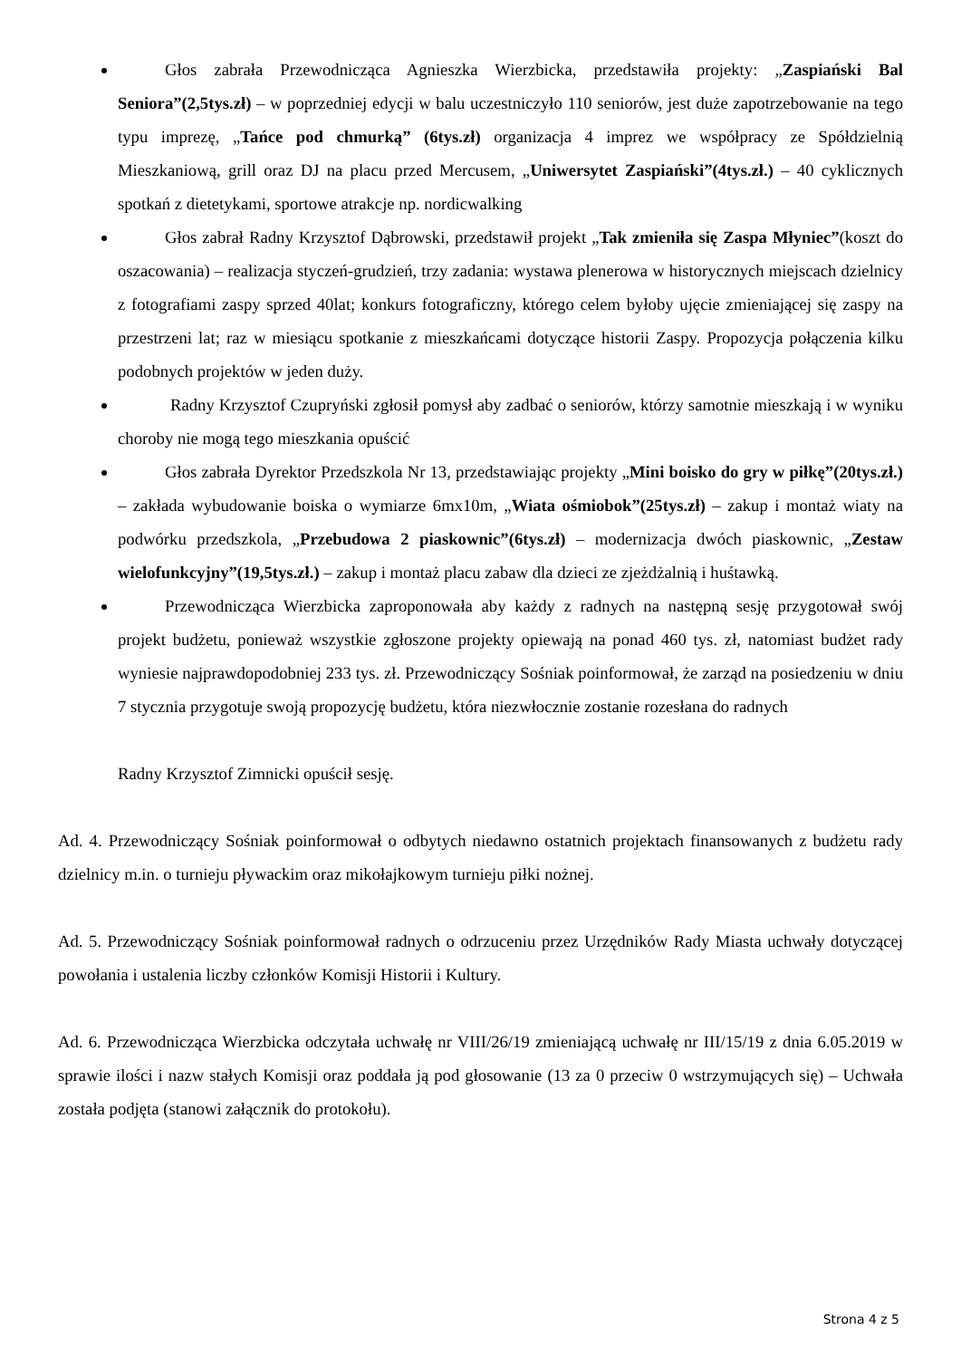Głos zabrała Przewodnicząca Agnieszka Wierzbicka, przedstawiła projekty: „Zaspiański Bal Seniora”(2,5tys.zł) – w poprzedniej edycji w balu uczestniczyło 110 seniorów, jest duże zapotrzebowanie na tego typu imprezę, „Tańce pod chmurką” (6tys.zł) organizacja 4 imprez we współpracy ze Spółdzielnią Mieszkaniową, grill oraz DJ na placu przed Mercusem, „Uniwersytet Zaspiański”(4tys.zł.) – 40 cyklicznych spotkań z dietetykami, sportowe atrakcje np. nordicwalking
Głos zabrał Radny Krzysztof Dąbrowski, przedstawił projekt „Tak zmieniła się Zaspa Młyniec”(koszt do oszacowania) – realizacja styczeń-grudzień, trzy zadania: wystawa plenerowa w historycznych miejscach dzielnicy z fotografiami zaspy sprzed 40lat; konkurs fotograficzny, którego celem byłoby ujęcie zmieniającej się zaspy na przestrzeni lat; raz w miesiącu spotkanie z mieszkańcami dotyczące historii Zaspy. Propozycja połączenia kilku podobnych projektów w jeden duży.
Radny Krzysztof Czupryński zgłosił pomysł aby zadbać o seniorów, którzy samotnie mieszkają i w wyniku choroby nie mogą tego mieszkania opuścić
Głos zabrała Dyrektor Przedszkola Nr 13, przedstawiając projekty „Mini boisko do gry w piłkę”(20tys.zł.) – zakłada wybudowanie boiska o wymiarze 6mx10m, „Wiata ośmiobok”(25tys.zł) – zakup i montaż wiaty na podwórku przedszkola, „Przebudowa 2 piaskownic”(6tys.zł) – modernizacja dwóch piaskownic, „Zestaw wielofunkcyjny”(19,5tys.zł.) – zakup i montaż placu zabaw dla dzieci ze zjeżdżalnią i huśtawką.
Przewodnicząca Wierzbicka zaproponowała aby każdy z radnych na następną sesję przygotował swój projekt budżetu, ponieważ wszystkie zgłoszone projekty opiewają na ponad 460 tys. zł, natomiast budżet rady wyniesie najprawdopodobniej 233 tys. zł. Przewodniczący Sośniak poinformował, że zarząd na posiedzeniu w dniu 7 stycznia przygotuje swoją propozycję budżetu, która niezwłocznie zostanie rozesłana do radnych
Radny Krzysztof Zimnicki opuścił sesję.
Ad. 4. Przewodniczący Sośniak poinformował o odbytych niedawno ostatnich projektach finansowanych z budżetu rady dzielnicy m.in. o turnieju pływackim oraz mikołajkowym turnieju piłki nożnej.
Ad. 5. Przewodniczący Sośniak poinformował radnych o odrzuceniu przez Urzędników Rady Miasta uchwały dotyczącej powołania i ustalenia liczby członków Komisji Historii i Kultury.
Ad. 6. Przewodnicząca Wierzbicka odczytała uchwałę nr VIII/26/19 zmieniającą uchwałę nr III/15/19 z dnia 6.05.2019 w sprawie ilości i nazw stałych Komisji oraz poddała ją pod głosowanie (13 za 0 przeciw 0 wstrzymujących się) – Uchwała została podjęta (stanowi załącznik do protokołu).
Strona 4 z 5